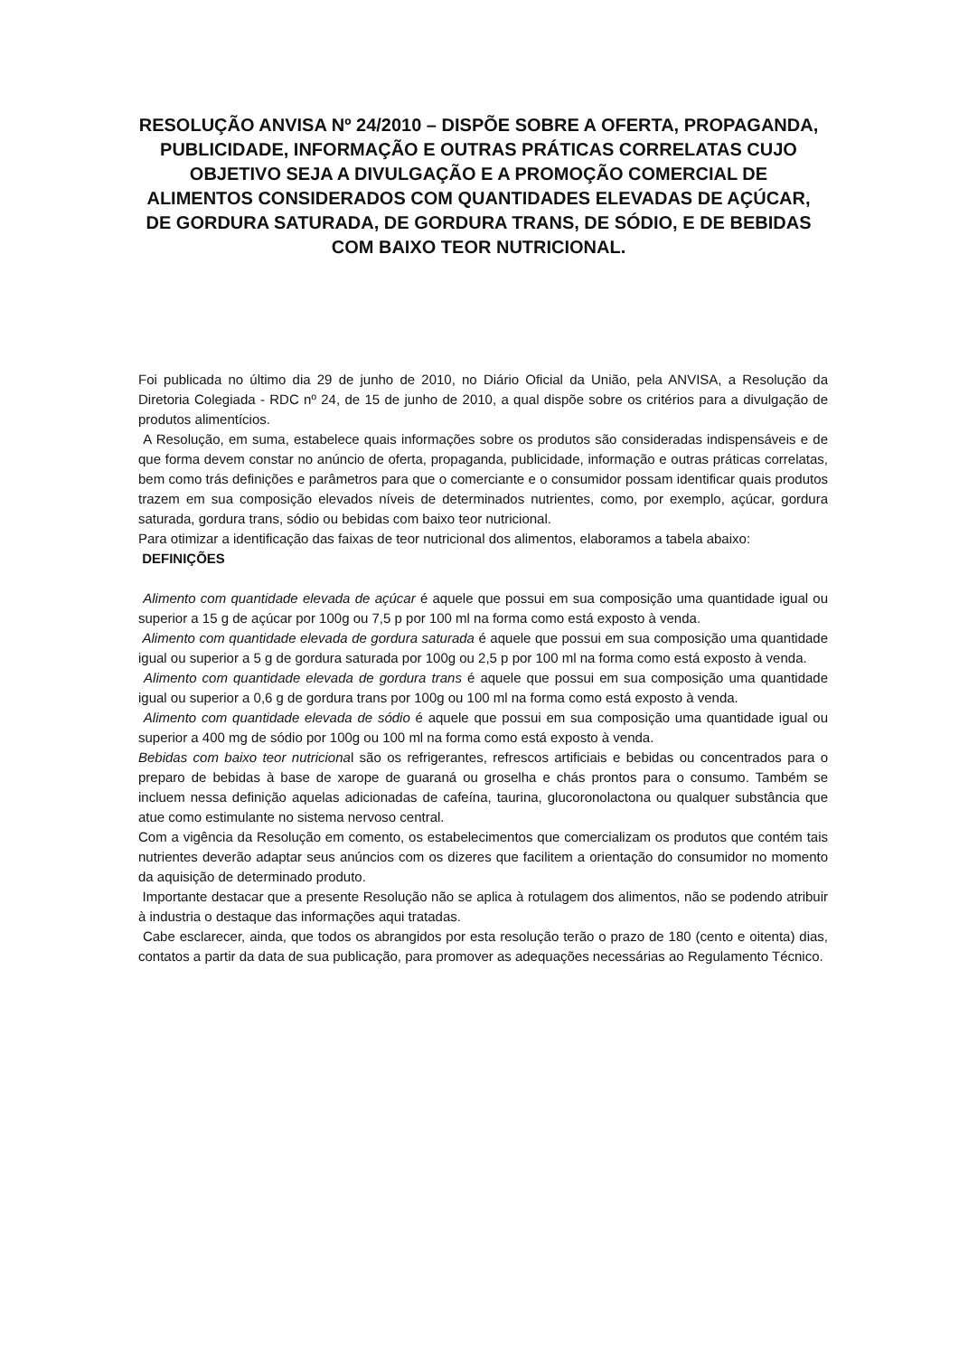RESOLUÇÃO ANVISA Nº 24/2010 – DISPÕE SOBRE A OFERTA, PROPAGANDA, PUBLICIDADE, INFORMAÇÃO E OUTRAS PRÁTICAS CORRELATAS CUJO OBJETIVO SEJA A DIVULGAÇÃO E A PROMOÇÃO COMERCIAL DE ALIMENTOS CONSIDERADOS COM QUANTIDADES ELEVADAS DE AÇÚCAR, DE GORDURA SATURADA, DE GORDURA TRANS, DE SÓDIO, E DE BEBIDAS COM BAIXO TEOR NUTRICIONAL.
Foi publicada no último dia 29 de junho de 2010, no Diário Oficial da União, pela ANVISA, a Resolução da Diretoria Colegiada - RDC nº 24, de 15 de junho de 2010, a qual dispõe sobre os critérios para a divulgação de produtos alimentícios.
A Resolução, em suma, estabelece quais informações sobre os produtos são consideradas indispensáveis e de que forma devem constar no anúncio de oferta, propaganda, publicidade, informação e outras práticas correlatas, bem como trás definições e parâmetros para que o comerciante e o consumidor possam identificar quais produtos trazem em sua composição elevados níveis de determinados nutrientes, como, por exemplo, açúcar, gordura saturada, gordura trans, sódio ou bebidas com baixo teor nutricional.
Para otimizar a identificação das faixas de teor nutricional dos alimentos, elaboramos a tabela abaixo:
DEFINIÇÕES
Alimento com quantidade elevada de açúcar é aquele que possui em sua composição uma quantidade igual ou superior a 15 g de açúcar por 100g ou 7,5 p por 100 ml na forma como está exposto à venda.
Alimento com quantidade elevada de gordura saturada é aquele que possui em sua composição uma quantidade igual ou superior a 5 g de gordura saturada por 100g ou 2,5 p por 100 ml na forma como está exposto à venda.
Alimento com quantidade elevada de gordura trans é aquele que possui em sua composição uma quantidade igual ou superior a 0,6 g de gordura trans por 100g ou 100 ml na forma como está exposto à venda.
Alimento com quantidade elevada de sódio é aquele que possui em sua composição uma quantidade igual ou superior a 400 mg de sódio por 100g ou 100 ml na forma como está exposto à venda.
Bebidas com baixo teor nutricional são os refrigerantes, refrescos artificiais e bebidas ou concentrados para o preparo de bebidas à base de xarope de guaraná ou groselha e chás prontos para o consumo. Também se incluem nessa definição aquelas adicionadas de cafeína, taurina, glucoronolactona ou qualquer substância que atue como estimulante no sistema nervoso central.
Com a vigência da Resolução em comento, os estabelecimentos que comercializam os produtos que contém tais nutrientes deverão adaptar seus anúncios com os dizeres que facilitem a orientação do consumidor no momento da aquisição de determinado produto.
Importante destacar que a presente Resolução não se aplica à rotulagem dos alimentos, não se podendo atribuir à industria o destaque das informações aqui tratadas.
Cabe esclarecer, ainda, que todos os abrangidos por esta resolução terão o prazo de 180 (cento e oitenta) dias, contatos a partir da data de sua publicação, para promover as adequações necessárias ao Regulamento Técnico.